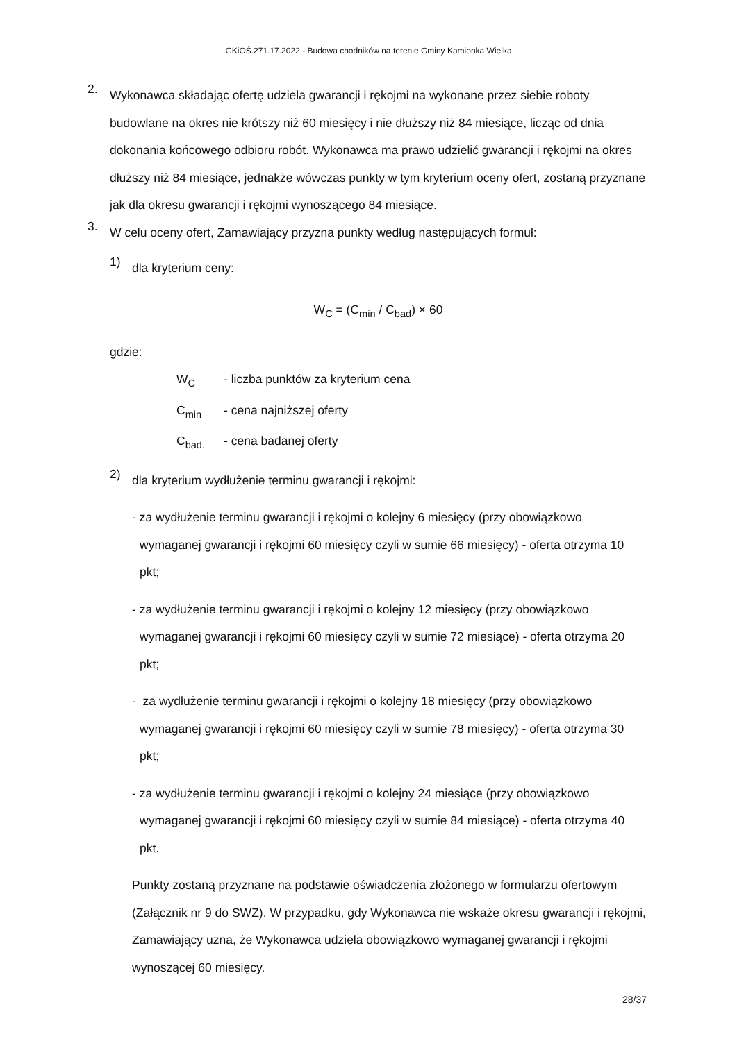GKiOŚ.271.17.2022 - Budowa chodników na terenie Gminy Kamionka Wielka
2.
Wykonawca składając ofertę udziela gwarancji i rękojmi na wykonane przez siebie roboty budowlane na okres nie krótszy niż 60 miesięcy i nie dłuższy niż 84 miesiące, licząc od dnia dokonania końcowego odbioru robót. Wykonawca ma prawo udzielić gwarancji i rękojmi na okres dłuższy niż 84 miesiące, jednakże wówczas punkty w tym kryterium oceny ofert, zostaną przyznane jak dla okresu gwarancji i rękojmi wynoszącego 84 miesiące.
3.
W celu oceny ofert, Zamawiający przyzna punkty według następujących formuł:
1)
dla kryterium ceny:
W<sub>C</sub> = (C<sub>min</sub> / C<sub>bad</sub>) × 60
gdzie:
W<sub>C</sub> - liczba punktów za kryterium cena
C<sub>min</sub> - cena najniższej oferty
C<sub>bad.</sub> - cena badanej oferty
2)
dla kryterium wydłużenie terminu gwarancji i rękojmi:
- za wydłużenie terminu gwarancji i rękojmi o kolejny 6 miesięcy (przy obowiązkowo wymaganej gwarancji i rękojmi 60 miesięcy czyli w sumie 66 miesięcy) - oferta otrzyma 10 pkt;
- za wydłużenie terminu gwarancji i rękojmi o kolejny 12 miesięcy (przy obowiązkowo wymaganej gwarancji i rękojmi 60 miesięcy czyli w sumie 72 miesiące) - oferta otrzyma 20 pkt;
- za wydłużenie terminu gwarancji i rękojmi o kolejny 18 miesięcy (przy obowiązkowo wymaganej gwarancji i rękojmi 60 miesięcy czyli w sumie 78 miesięcy) - oferta otrzyma 30 pkt;
- za wydłużenie terminu gwarancji i rękojmi o kolejny 24 miesiące (przy obowiązkowo wymaganej gwarancji i rękojmi 60 miesięcy czyli w sumie 84 miesiące) - oferta otrzyma 40 pkt.
Punkty zostaną przyznane na podstawie oświadczenia złożonego w formularzu ofertowym (Załącznik nr 9 do SWZ). W przypadku, gdy Wykonawca nie wskaże okresu gwarancji i rękojmi, Zamawiający uzna, że Wykonawca udziela obowiązkowo wymaganej gwarancji i rękojmi wynoszącej 60 miesięcy.
28/37